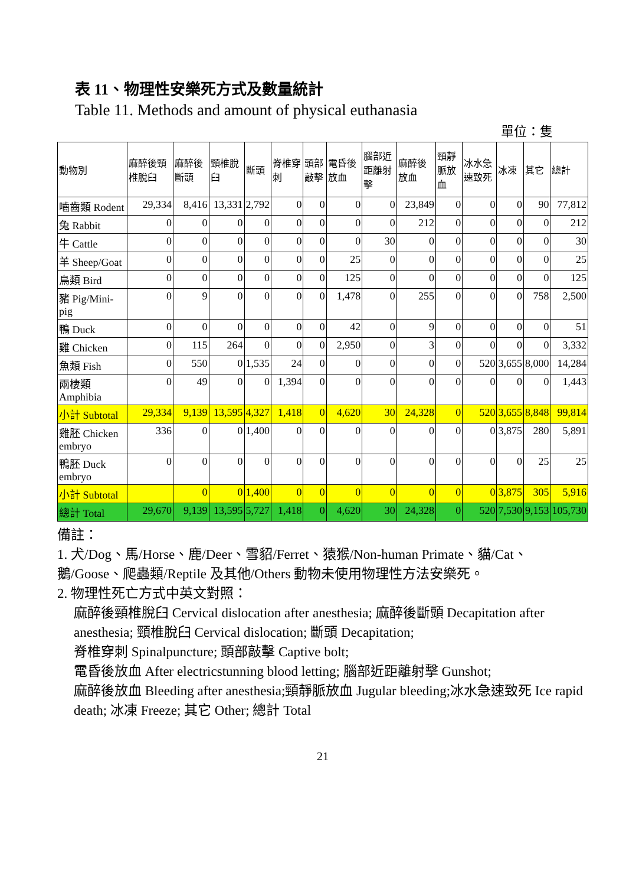表 11、物理性安樂死方式及數量統計
Table 11. Methods and amount of physical euthanasia
單位：隻
| 動物別 | 麻醉後頸椎脫臼 | 麻醉後斷頭 | 頸椎脫臼 | 斷頭 | 脊椎穿刺 | 頭部敲擊 | 電昏後放血 | 腦部近距離射擊 | 麻醉後放血 | 頸靜脈放血 | 冰水急速致死 | 冰凍 | 其它 | 總計 |
| --- | --- | --- | --- | --- | --- | --- | --- | --- | --- | --- | --- | --- | --- | --- |
| 嚙齒類 Rodent | 29,334 | 8,416 | 13,331 | 2,792 | 0 | 0 | 0 | 0 | 23,849 | 0 | 0 | 0 | 90 | 77,812 |
| 兔 Rabbit | 0 | 0 | 0 | 0 | 0 | 0 | 0 | 0 | 212 | 0 | 0 | 0 | 0 | 212 |
| 牛 Cattle | 0 | 0 | 0 | 0 | 0 | 0 | 0 | 30 | 0 | 0 | 0 | 0 | 0 | 30 |
| 羊 Sheep/Goat | 0 | 0 | 0 | 0 | 0 | 0 | 25 | 0 | 0 | 0 | 0 | 0 | 0 | 25 |
| 鳥類 Bird | 0 | 0 | 0 | 0 | 0 | 0 | 125 | 0 | 0 | 0 | 0 | 0 | 0 | 125 |
| 豬 Pig/Mini-pig | 0 | 9 | 0 | 0 | 0 | 0 | 1,478 | 0 | 255 | 0 | 0 | 0 | 758 | 2,500 |
| 鴨 Duck | 0 | 0 | 0 | 0 | 0 | 0 | 42 | 0 | 9 | 0 | 0 | 0 | 0 | 51 |
| 雞 Chicken | 0 | 115 | 264 | 0 | 0 | 0 | 2,950 | 0 | 3 | 0 | 0 | 0 | 0 | 3,332 |
| 魚類 Fish | 0 | 550 | 0 | 1,535 | 24 | 0 | 0 | 0 | 0 | 0 | 520 | 3,655 | 8,000 | 14,284 |
| 兩棲類 Amphibia | 0 | 49 | 0 | 0 | 1,394 | 0 | 0 | 0 | 0 | 0 | 0 | 0 | 0 | 1,443 |
| 小計 Subtotal | 29,334 | 9,139 | 13,595 | 4,327 | 1,418 | 0 | 4,620 | 30 | 24,328 | 0 | 520 | 3,655 | 8,848 | 99,814 |
| 雞胚 Chicken embryo | 336 | 0 | 0 | 1,400 | 0 | 0 | 0 | 0 | 0 | 0 | 0 | 3,875 | 280 | 5,891 |
| 鴨胚 Duck embryo | 0 | 0 | 0 | 0 | 0 | 0 | 0 | 0 | 0 | 0 | 0 | 0 | 25 | 25 |
| 小計 Subtotal | | 0 | 0 | 1,400 | 0 | 0 | 0 | 0 | 0 | 0 | 0 | 3,875 | 305 | 5,916 |
| 總計 Total | 29,670 | 9,139 | 13,595 | 5,727 | 1,418 | 0 | 4,620 | 30 | 24,328 | 0 | 520 | 7,530 | 9,153 | 105,730 |
備註：
1. 犬/Dog、馬/Horse、鹿/Deer、雪貂/Ferret、猿猴/Non-human Primate、貓/Cat、鵝/Goose、爬蟲類/Reptile 及其他/Others 動物未使用物理性方法安樂死。
2. 物理性死亡方式中英文對照：
麻醉後頸椎脫臼 Cervical dislocation after anesthesia; 麻醉後斷頭 Decapitation after anesthesia; 頸椎脫臼 Cervical dislocation; 斷頭 Decapitation;
脊椎穿刺 Spinalpuncture; 頭部敲擊 Captive bolt;
電昏後放血 After electricstunning blood letting; 腦部近距離射擊 Gunshot;
麻醉後放血 Bleeding after anesthesia;頸靜脈放血 Jugular bleeding;冰水急速致死 Ice rapid death; 冰凍 Freeze; 其它 Other; 總計 Total
21